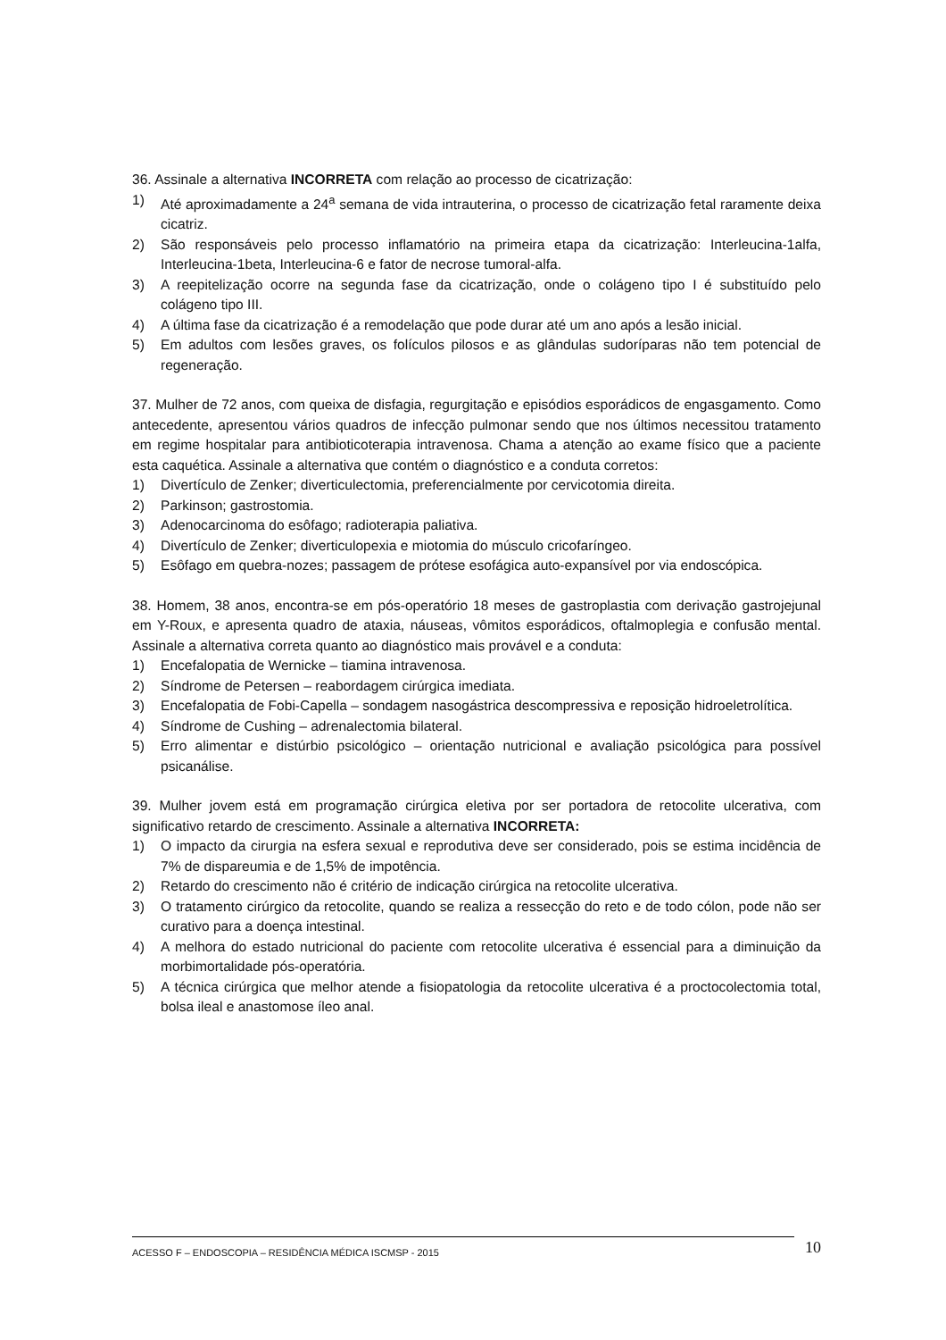36. Assinale a alternativa INCORRETA com relação ao processo de cicatrização:
1) Até aproximadamente a 24<sup>a</sup> semana de vida intrauterina, o processo de cicatrização fetal raramente deixa cicatriz.
2) São responsáveis pelo processo inflamatório na primeira etapa da cicatrização: Interleucina-1alfa, Interleucina-1beta, Interleucina-6 e fator de necrose tumoral-alfa.
3) A reepitelização ocorre na segunda fase da cicatrização, onde o colágeno tipo I é substituído pelo colágeno tipo III.
4) A última fase da cicatrização é a remodelação que pode durar até um ano após a lesão inicial.
5) Em adultos com lesões graves, os folículos pilosos e as glândulas sudoríparas não tem potencial de regeneração.
37. Mulher de 72 anos, com queixa de disfagia, regurgitação e episódios esporádicos de engasgamento. Como antecedente, apresentou vários quadros de infecção pulmonar sendo que nos últimos necessitou tratamento em regime hospitalar para antibioticoterapia intravenosa. Chama a atenção ao exame físico que a paciente esta caquética. Assinale a alternativa que contém o diagnóstico e a conduta corretos:
1) Divertículo de Zenker; diverticulectomia, preferencialmente por cervicotomia direita.
2) Parkinson; gastrostomia.
3) Adenocarcinoma do esôfago; radioterapia paliativa.
4) Divertículo de Zenker; diverticulopexia e miotomia do músculo cricofaríngeo.
5) Esôfago em quebra-nozes; passagem de prótese esofágica auto-expansível por via endoscópica.
38. Homem, 38 anos, encontra-se em pós-operatório 18 meses de gastroplastia com derivação gastrojejunal em Y-Roux, e apresenta quadro de ataxia, náuseas, vômitos esporádicos, oftalmoplegia e confusão mental. Assinale a alternativa correta quanto ao diagnóstico mais provável e a conduta:
1) Encefalopatia de Wernicke – tiamina intravenosa.
2) Síndrome de Petersen – reabordagem cirúrgica imediata.
3) Encefalopatia de Fobi-Capella – sondagem nasogástrica descompressiva e reposição hidroeletrolítica.
4) Síndrome de Cushing – adrenalectomia bilateral.
5) Erro alimentar e distúrbio psicológico – orientação nutricional e avaliação psicológica para possível psicanálise.
39. Mulher jovem está em programação cirúrgica eletiva por ser portadora de retocolite ulcerativa, com significativo retardo de crescimento. Assinale a alternativa INCORRETA:
1) O impacto da cirurgia na esfera sexual e reprodutiva deve ser considerado, pois se estima incidência de 7% de dispareumia e de 1,5% de impotência.
2) Retardo do crescimento não é critério de indicação cirúrgica na retocolite ulcerativa.
3) O tratamento cirúrgico da retocolite, quando se realiza a ressecção do reto e de todo cólon, pode não ser curativo para a doença intestinal.
4) A melhora do estado nutricional do paciente com retocolite ulcerativa é essencial para a diminuição da morbimortalidade pós-operatória.
5) A técnica cirúrgica que melhor atende a fisiopatologia da retocolite ulcerativa é a proctocolectomia total, bolsa ileal e anastomose íleo anal.
ACESSO F – ENDOSCOPIA – RESIDÊNCIA MÉDICA ISCMSP - 2015 10